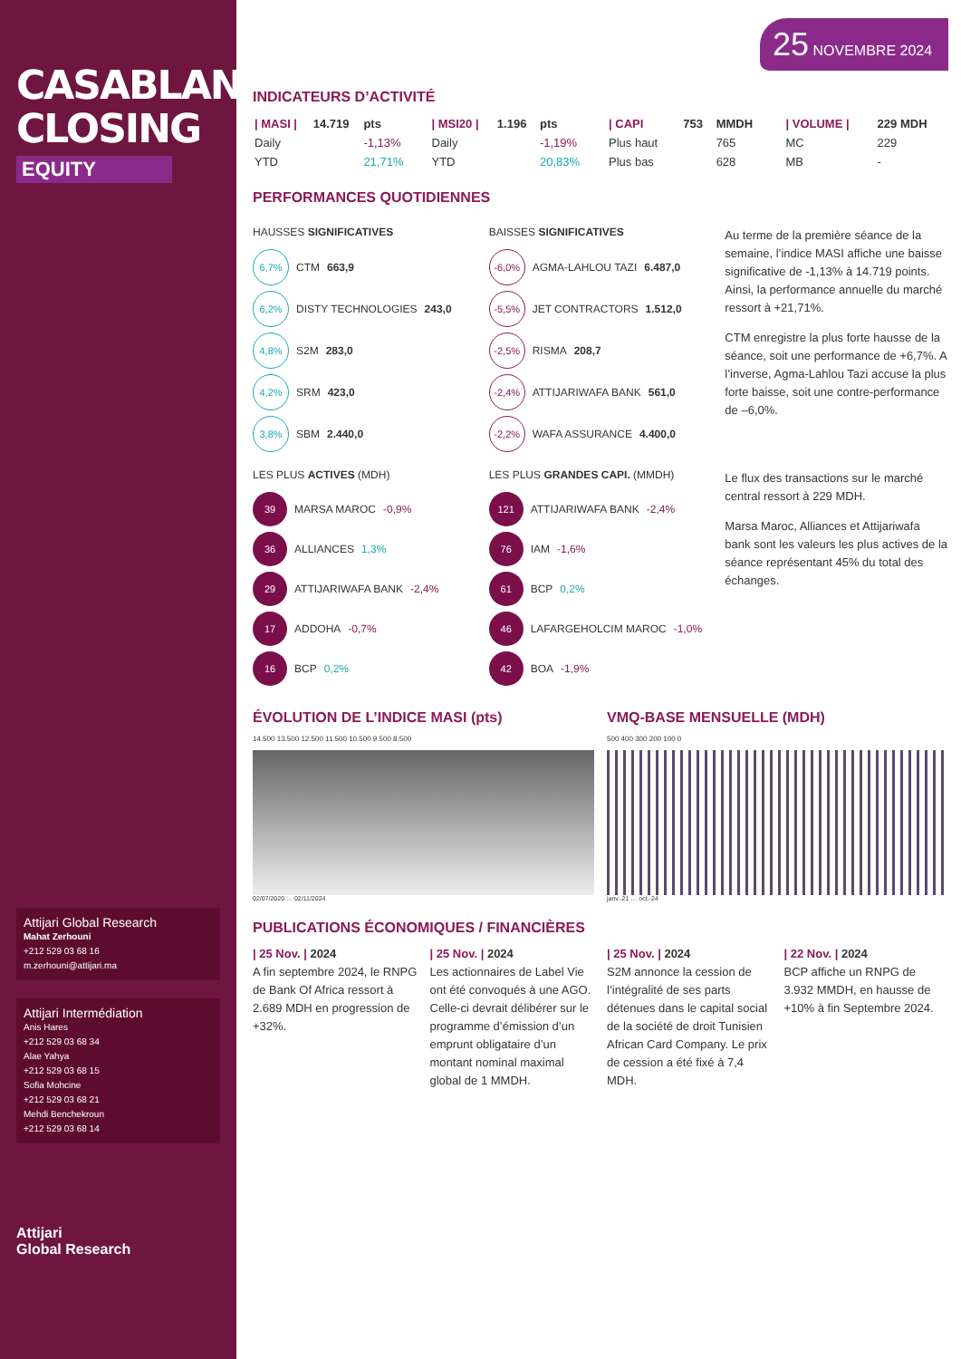CASABLANCA CLOSING
EQUITY
Attijari Global Research
Mahat Zerhouni
+212 529 03 68 16
m.zerhouni@attijari.ma
Attijari Intermédiation
Anis Hares
+212 529 03 68 34
Alae Yahya
+212 529 03 68 15
Sofia Mohcine
+212 529 03 68 21
Mehdi Benchekroun
+212 529 03 68 14
Attijari
Global Research
25 NOVEMBRE 2024
INDICATEURS D’ACTIVITÉ
| / MASI / | 14.719 | pts |
| Daily | | -1,13% |
| YTD | | 21,71% |
| / MSI20 / | 1.196 | pts |
| Daily | | -1,19% |
| YTD | | 20,83% |
| / CAPI | 753 | MMDH |
| Plus haut | | 765 |
| Plus bas | | 628 |
| / VOLUME / | 229 MDH |
| MC | 229 |
| MB | - |
PERFORMANCES QUOTIDIENNES
HAUSSES SIGNIFICATIVES
6,7% CTM 663,9
6,2% DISTY TECHNOLOGIES 243,0
4,8% S2M 283,0
4,2% SRM 423,0
3,8% SBM 2.440,0
BAISSES SIGNIFICATIVES
-6,0% AGMA-LAHLOU TAZI 6.487,0
-5,5% JET CONTRACTORS 1.512,0
-2,5% RISMA 208,7
-2,4% ATTIJARIWAFA BANK 561,0
-2,2% WAFA ASSURANCE 4.400,0
Au terme de la première séance de la semaine, l’indice MASI affiche une baisse significative de -1,13% à 14.719 points. Ainsi, la performance annuelle du marché ressort à +21,71%.
CTM enregistre la plus forte hausse de la séance, soit une performance de +6,7%. A l’inverse, Agma-Lahlou Tazi accuse la plus forte baisse, soit une contre-performance de –6,0%.
LES PLUS ACTIVES (MDH)
39 MARSA MAROC -0,9%
36 ALLIANCES 1,3%
29 ATTIJARIWAFA BANK -2,4%
17 ADDOHA -0,7%
16 BCP 0,2%
LES PLUS GRANDES CAPI. (MMDH)
121 ATTIJARIWAFA BANK -2,4%
76 IAM -1,6%
61 BCP 0,2%
46 LAFARGEHOLCIM MAROC -1,0%
42 BOA -1,9%
Le flux des transactions sur le marché central ressort à 229 MDH.
Marsa Maroc, Alliances et Attijariwafa bank sont les valeurs les plus actives de la séance représentant 45% du total des échanges.
ÉVOLUTION DE L’INDICE MASI (pts)
14.500 13.500 12.500 11.500 10.500 9.500 8.500
02/07/2020 … 02/11/2024
VMQ-BASE MENSUELLE (MDH)
500 400 300 200 100 0
janv.-21 … oct.-24
PUBLICATIONS ÉCONOMIQUES / FINANCIÈRES
| 25 Nov. | 2024
A fin septembre 2024, le RNPG de Bank Of Africa ressort à 2.689 MDH en progression de +32%.
| 25 Nov. | 2024
Les actionnaires de Label Vie ont été convoqués à une AGO. Celle-ci devrait délibérer sur le programme d’émission d’un emprunt obligataire d’un montant nominal maximal global de 1 MMDH.
| 25 Nov. | 2024
S2M annonce la cession de l’intégralité de ses parts détenues dans le capital social de la société de droit Tunisien African Card Company. Le prix de cession a été fixé à 7,4 MDH.
| 22 Nov. | 2024
BCP affiche un RNPG de 3.932 MMDH, en hausse de +10% à fin Septembre 2024.